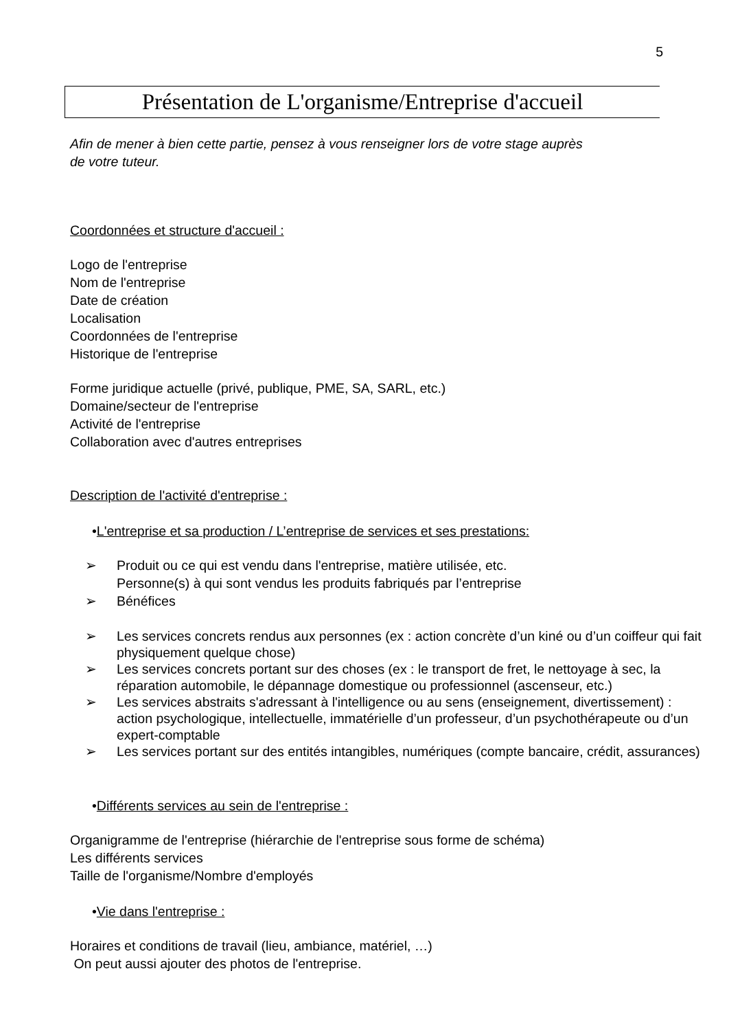5
Présentation de L'organisme/Entreprise d'accueil
Afin de mener à bien cette partie, pensez à vous renseigner lors de votre stage auprès
de votre tuteur.
Coordonnées et structure d'accueil :
Logo de l'entreprise
Nom de l'entreprise
Date de création
Localisation
Coordonnées de l'entreprise
Historique de l'entreprise
Forme juridique actuelle (privé, publique, PME, SA, SARL, etc.)
Domaine/secteur de l'entreprise
Activité de l'entreprise
Collaboration avec d'autres entreprises
Description de l'activité d'entreprise :
•L'entreprise et sa production / L’entreprise de services et ses prestations:
➢ Produit ou ce qui est vendu dans l'entreprise, matière utilisée, etc.
Personne(s) à qui sont vendus les produits fabriqués par l’entreprise
➢ Bénéfices
➢ Les services concrets rendus aux personnes (ex : action concrète d’un kiné ou d’un coiffeur qui fait physiquement quelque chose)
➢ Les services concrets portant sur des choses (ex : le transport de fret, le nettoyage à sec, la réparation automobile, le dépannage domestique ou professionnel (ascenseur, etc.)
➢ Les services abstraits s'adressant à l'intelligence ou au sens (enseignement, divertissement) : action psychologique, intellectuelle, immatérielle d’un professeur, d’un psychothérapeute ou d’un expert-comptable
➢ Les services portant sur des entités intangibles, numériques (compte bancaire, crédit, assurances)
•Différents services au sein de l'entreprise :
Organigramme de l'entreprise (hiérarchie de l'entreprise sous forme de schéma)
Les différents services
Taille de l'organisme/Nombre d'employés
•Vie dans l'entreprise :
Horaires et conditions de travail (lieu, ambiance, matériel, …)
On peut aussi ajouter des photos de l'entreprise.